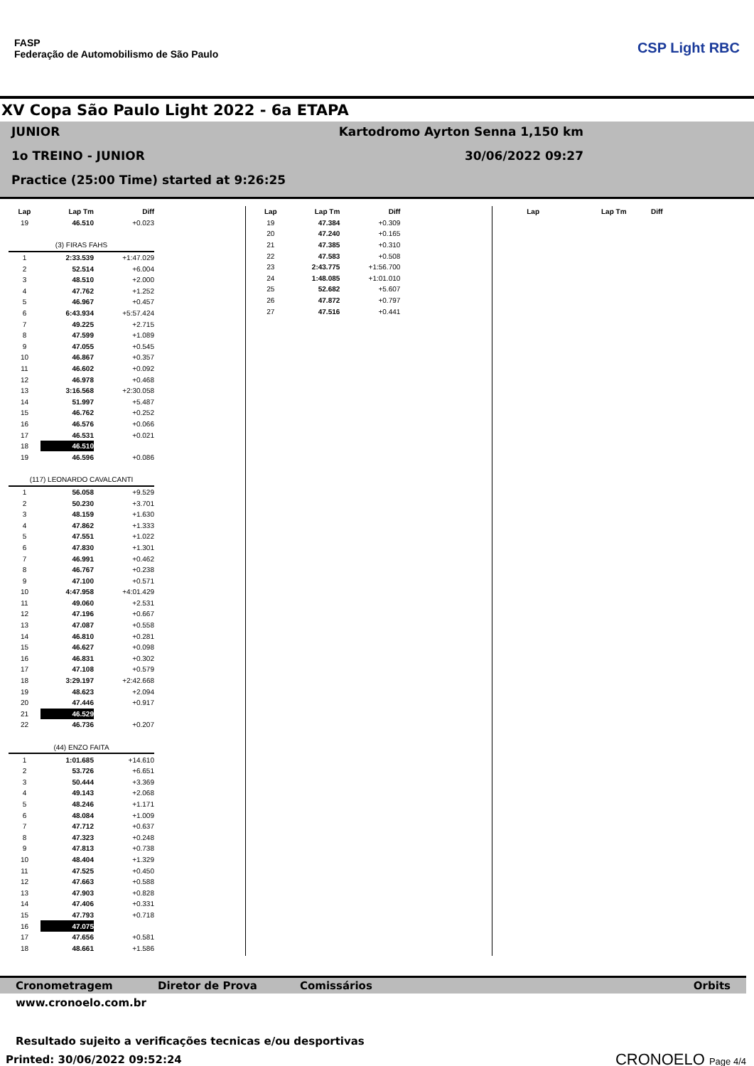FASP
Federação de Automobilismo de São Paulo
CSP Light RBC
XV Copa São Paulo Light 2022 - 6a ETAPA
JUNIOR Kartodromo Ayrton Senna 1,150 km
1o TREINO - JUNIOR 30/06/2022 09:27
Practice (25:00 Time) started at 9:26:25
| Lap | Lap Tm | Diff |
| --- | --- | --- |
| 19 | 46.510 | +0.023 |
| (3) FIRAS FAHS | | |
| 1 | 2:33.539 | +1:47.029 |
| 2 | 52.514 | +6.004 |
| 3 | 48.510 | +2.000 |
| 4 | 47.762 | +1.252 |
| 5 | 46.967 | +0.457 |
| 6 | 6:43.934 | +5:57.424 |
| 7 | 49.225 | +2.715 |
| 8 | 47.599 | +1.089 |
| 9 | 47.055 | +0.545 |
| 10 | 46.867 | +0.357 |
| 11 | 46.602 | +0.092 |
| 12 | 46.978 | +0.468 |
| 13 | 3:16.568 | +2:30.058 |
| 14 | 51.997 | +5.487 |
| 15 | 46.762 | +0.252 |
| 16 | 46.576 | +0.066 |
| 17 | 46.531 | +0.021 |
| 18 | 46.510 | |
| 19 | 46.596 | +0.086 |
| (117) LEONARDO CAVALCANTI | | |
| 1 | 56.058 | +9.529 |
| 2 | 50.230 | +3.701 |
| 3 | 48.159 | +1.630 |
| 4 | 47.862 | +1.333 |
| 5 | 47.551 | +1.022 |
| 6 | 47.830 | +1.301 |
| 7 | 46.991 | +0.462 |
| 8 | 46.767 | +0.238 |
| 9 | 47.100 | +0.571 |
| 10 | 4:47.958 | +4:01.429 |
| 11 | 49.060 | +2.531 |
| 12 | 47.196 | +0.667 |
| 13 | 47.087 | +0.558 |
| 14 | 46.810 | +0.281 |
| 15 | 46.627 | +0.098 |
| 16 | 46.831 | +0.302 |
| 17 | 47.108 | +0.579 |
| 18 | 3:29.197 | +2:42.668 |
| 19 | 48.623 | +2.094 |
| 20 | 47.446 | +0.917 |
| 21 | 46.529 | |
| 22 | 46.736 | +0.207 |
| (44) ENZO FAITA | | |
| 1 | 1:01.685 | +14.610 |
| 2 | 53.726 | +6.651 |
| 3 | 50.444 | +3.369 |
| 4 | 49.143 | +2.068 |
| 5 | 48.246 | +1.171 |
| 6 | 48.084 | +1.009 |
| 7 | 47.712 | +0.637 |
| 8 | 47.323 | +0.248 |
| 9 | 47.813 | +0.738 |
| 10 | 48.404 | +1.329 |
| 11 | 47.525 | +0.450 |
| 12 | 47.663 | +0.588 |
| 13 | 47.903 | +0.828 |
| 14 | 47.406 | +0.331 |
| 15 | 47.793 | +0.718 |
| 16 | 47.075 | |
| 17 | 47.656 | +0.581 |
| 18 | 48.661 | +1.586 |
| Lap | Lap Tm | Diff |
| --- | --- | --- |
| 19 | 47.384 | +0.309 |
| 20 | 47.240 | +0.165 |
| 21 | 47.385 | +0.310 |
| 22 | 47.583 | +0.508 |
| 23 | 2:43.775 | +1:56.700 |
| 24 | 1:48.085 | +1:01.010 |
| 25 | 52.682 | +5.607 |
| 26 | 47.872 | +0.797 |
| 27 | 47.516 | +0.441 |
| Lap | Lap Tm | Diff |
| --- | --- | --- |
Cronometragem Diretor de Prova Comissários Orbits
www.cronoelo.com.br
Resultado sujeito a verificações tecnicas e/ou desportivas
Printed: 30/06/2022 09:52:24
CRONOELO Page 4/4